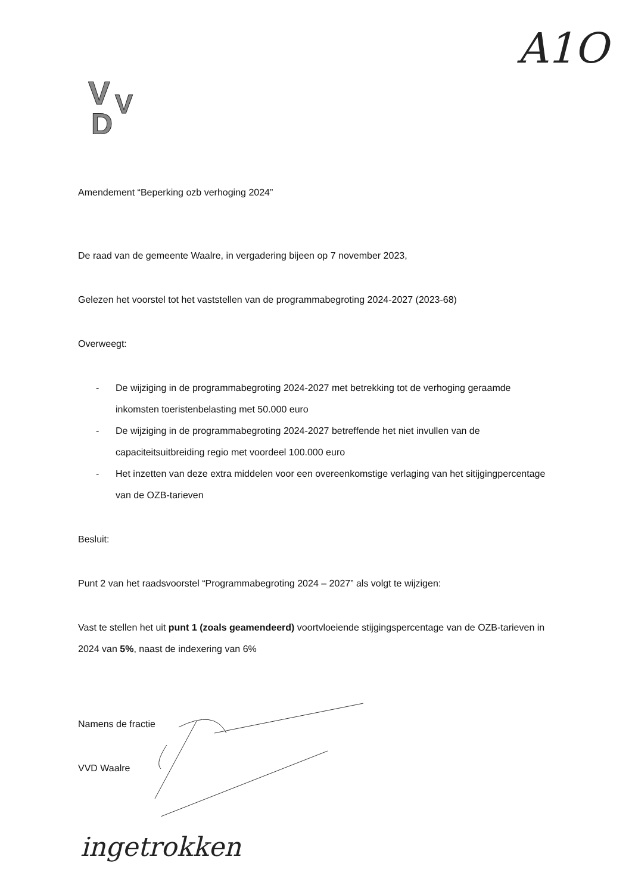A1O
V
V
D
Amendement “Beperking ozb verhoging 2024”
De raad van de gemeente Waalre, in vergadering bijeen op 7 november 2023,
Gelezen het voorstel tot het vaststellen van de programmabegroting 2024-2027 (2023-68)
Overweegt:
- De wijziging in de programmabegroting 2024-2027 met betrekking tot de verhoging geraamde inkomsten toeristenbelasting met 50.000 euro
- De wijziging in de programmabegroting 2024-2027 betreffende het niet invullen van de capaciteitsuitbreiding regio met voordeel 100.000 euro
- Het inzetten van deze extra middelen voor een overeenkomstige verlaging van het sitijgingpercentage van de OZB-tarieven
Besluit:
Punt 2 van het raadsvoorstel “Programmabegroting 2024 – 2027” als volgt te wijzigen:
Vast te stellen het uit punt 1 (zoals geamendeerd) voortvloeiende stijgingspercentage van de OZB-tarieven in 2024 van 5%, naast de indexering van 6%
Namens de fractie
VVD Waalre
ingetrokken